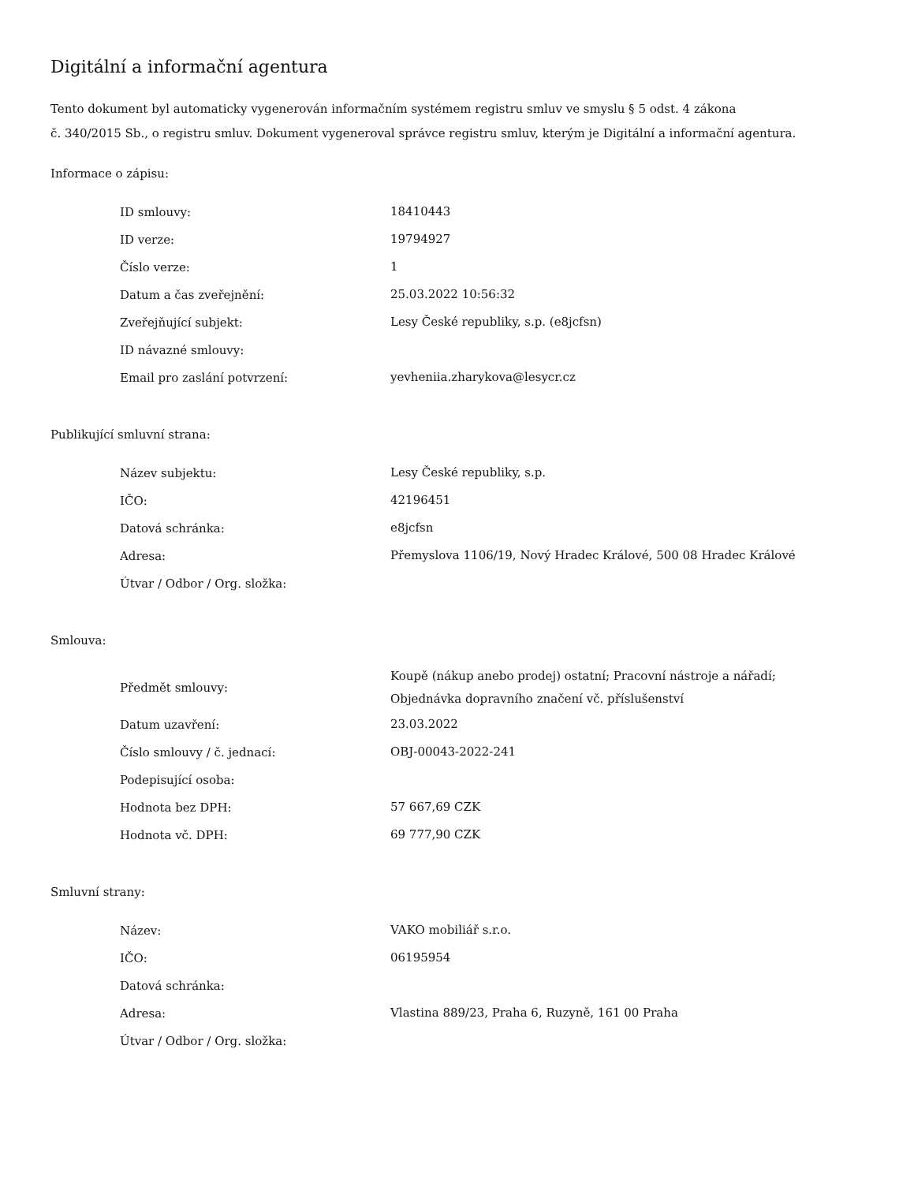Digitální a informační agentura
Tento dokument byl automaticky vygenerován informačním systémem registru smluv ve smyslu § 5 odst. 4 zákona
č. 340/2015 Sb., o registru smluv. Dokument vygeneroval správce registru smluv, kterým je Digitální a informační agentura.
Informace o zápisu:
| ID smlouvy: | 18410443 |
| ID verze: | 19794927 |
| Číslo verze: | 1 |
| Datum a čas zveřejnění: | 25.03.2022 10:56:32 |
| Zveřejňující subjekt: | Lesy České republiky, s.p. (e8jcfsn) |
| ID návazné smlouvy: | |
| Email pro zaslání potvrzení: | yevheniia.zharykova@lesycr.cz |
Publikující smluvní strana:
| Název subjektu: | Lesy České republiky, s.p. |
| IČO: | 42196451 |
| Datová schránka: | e8jcfsn |
| Adresa: | Přemyslova 1106/19, Nový Hradec Králové, 500 08 Hradec Králové |
| Útvar / Odbor / Org. složka: | |
Smlouva:
| Předmět smlouvy: | Koupě (nákup anebo prodej) ostatní; Pracovní nástroje a nářadí; Objednávka dopravního značení vč. příslušenství |
| Datum uzavření: | 23.03.2022 |
| Číslo smlouvy / č. jednací: | OBJ-00043-2022-241 |
| Podepisující osoba: | |
| Hodnota bez DPH: | 57 667,69 CZK |
| Hodnota vč. DPH: | 69 777,90 CZK |
Smluvní strany:
| Název: | VAKO mobiliář s.r.o. |
| IČO: | 06195954 |
| Datová schránka: | |
| Adresa: | Vlastina 889/23, Praha 6, Ruzyně, 161 00 Praha |
| Útvar / Odbor / Org. složka: | |